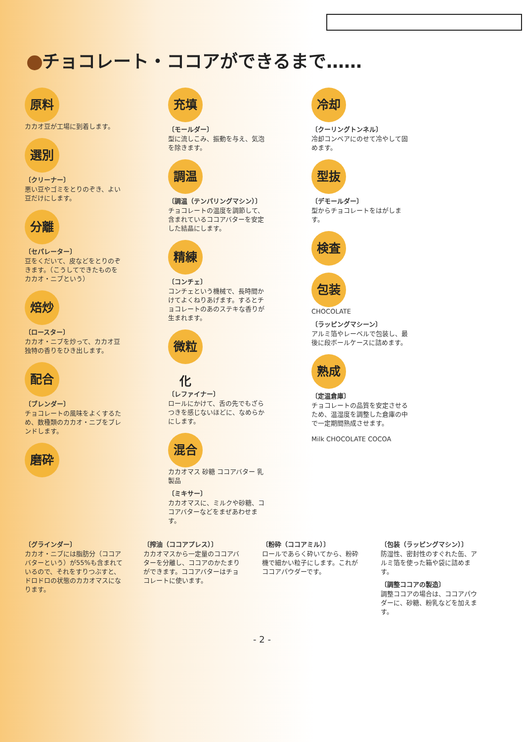チョコレート・ココアができるまで……
原料
カカオ豆が工場に到着します。
選別
〔クリーナー〕
悪い豆やゴミをとりのぞき、よい豆だけにします。
分離
〔セパレーター〕
豆をくだいて、皮などをとりのぞきます。（こうしてできたものをカカオ・ニブという）
焙炒
〔ロースター〕
カカオ・ニブを炒って、カカオ豆独特の香りをひき出します。
配合
〔ブレンダー〕
チョコレートの風味をよくするため、数種類のカカオ・ニブをブレンドします。
磨砕
充填
〔モールダー〕
型に流しこみ、振動を与え、気泡を除きます。
調温
〔調温（テンパリングマシン）〕
チョコレートの温度を調節して、含まれているココアバターを安定した結晶にします。
精練
〔コンチェ〕
コンチェという機械で、長時間かけてよくねりあげます。するとチョコレートのあのステキな香りが生まれます。
微粒化
〔レファイナー〕
ロールにかけて、舌の先でもざらつきを感じないほどに、なめらかにします。
混合
カカオマス 砂糖 ココアバター 乳製品
〔ミキサー〕
カカオマスに、ミルクや砂糖、ココアバターなどをまぜあわせます。
冷却
〔クーリングトンネル〕
冷却コンベアにのせて冷やして固めます。
型抜
〔デモールダー〕
型からチョコレートをはがします。
検査
包装
CHOCOLATE
〔ラッピングマシーン〕
アルミ箔やレーベルで包装し、最後に段ボールケースに詰めます。
熟成
〔定温倉庫〕
チョコレートの品質を安定させるため、温湿度を調整した倉庫の中で一定期間熟成させます。
Milk CHOCOLATE COCOA
〔グラインダー〕
カカオ・ニブには脂肪分（ココアバターという）が55%も含まれているので、それをすりつぶすと、ドロドロの状態のカカオマスになります。
〔搾油（ココアプレス）〕
カカオマスから一定量のココアバターを分離し、ココアのかたまりができます。ココアバターはチョコレートに使います。
〔粉砕（ココアミル）〕
ロールであらく砕いてから、粉砕機で細かい粒子にします。これがココアパウダーです。
〔包装（ラッピングマシン）〕
防湿性、密封性のすぐれた缶、アルミ箔を使った箱や袋に詰めます。
〔調整ココアの製造〕
調整ココアの場合は、ココアパウダーに、砂糖、粉乳などを加えます。
- 2 -